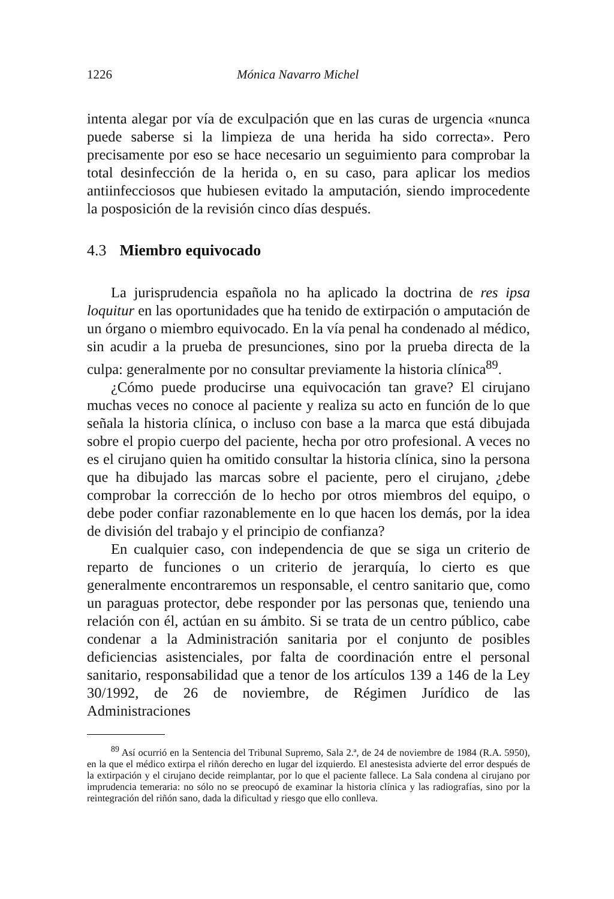1226 Mónica Navarro Michel
intenta alegar por vía de exculpación que en las curas de urgencia «nunca puede saberse si la limpieza de una herida ha sido correcta». Pero precisamente por eso se hace necesario un seguimiento para comprobar la total desinfección de la herida o, en su caso, para aplicar los medios antiinfecciosos que hubiesen evitado la amputación, siendo improcedente la posposición de la revisión cinco días después.
4.3 Miembro equivocado
La jurisprudencia española no ha aplicado la doctrina de res ipsa loquitur en las oportunidades que ha tenido de extirpación o amputación de un órgano o miembro equivocado. En la vía penal ha condenado al médico, sin acudir a la prueba de presunciones, sino por la prueba directa de la culpa: generalmente por no consultar previamente la historia clínica<sup>89</sup>.
¿Cómo puede producirse una equivocación tan grave? El cirujano muchas veces no conoce al paciente y realiza su acto en función de lo que señala la historia clínica, o incluso con base a la marca que está dibujada sobre el propio cuerpo del paciente, hecha por otro profesional. A veces no es el cirujano quien ha omitido consultar la historia clínica, sino la persona que ha dibujado las marcas sobre el paciente, pero el cirujano, ¿debe comprobar la corrección de lo hecho por otros miembros del equipo, o debe poder confiar razonablemente en lo que hacen los demás, por la idea de división del trabajo y el principio de confianza?
En cualquier caso, con independencia de que se siga un criterio de reparto de funciones o un criterio de jerarquía, lo cierto es que generalmente encontraremos un responsable, el centro sanitario que, como un paraguas protector, debe responder por las personas que, teniendo una relación con él, actúan en su ámbito. Si se trata de un centro público, cabe condenar a la Administración sanitaria por el conjunto de posibles deficiencias asistenciales, por falta de coordinación entre el personal sanitario, responsabilidad que a tenor de los artículos 139 a 146 de la Ley 30/1992, de 26 de noviembre, de Régimen Jurídico de las Administraciones
<sup>89</sup> Así ocurrió en la Sentencia del Tribunal Supremo, Sala 2.ª, de 24 de noviembre de 1984 (R.A. 5950), en la que el médico extirpa el riñón derecho en lugar del izquierdo. El anestesista advierte del error después de la extirpación y el cirujano decide reimplantar, por lo que el paciente fallece. La Sala condena al cirujano por imprudencia temeraria: no sólo no se preocupó de examinar la historia clínica y las radiografías, sino por la reintegración del riñón sano, dada la dificultad y riesgo que ello conlleva.